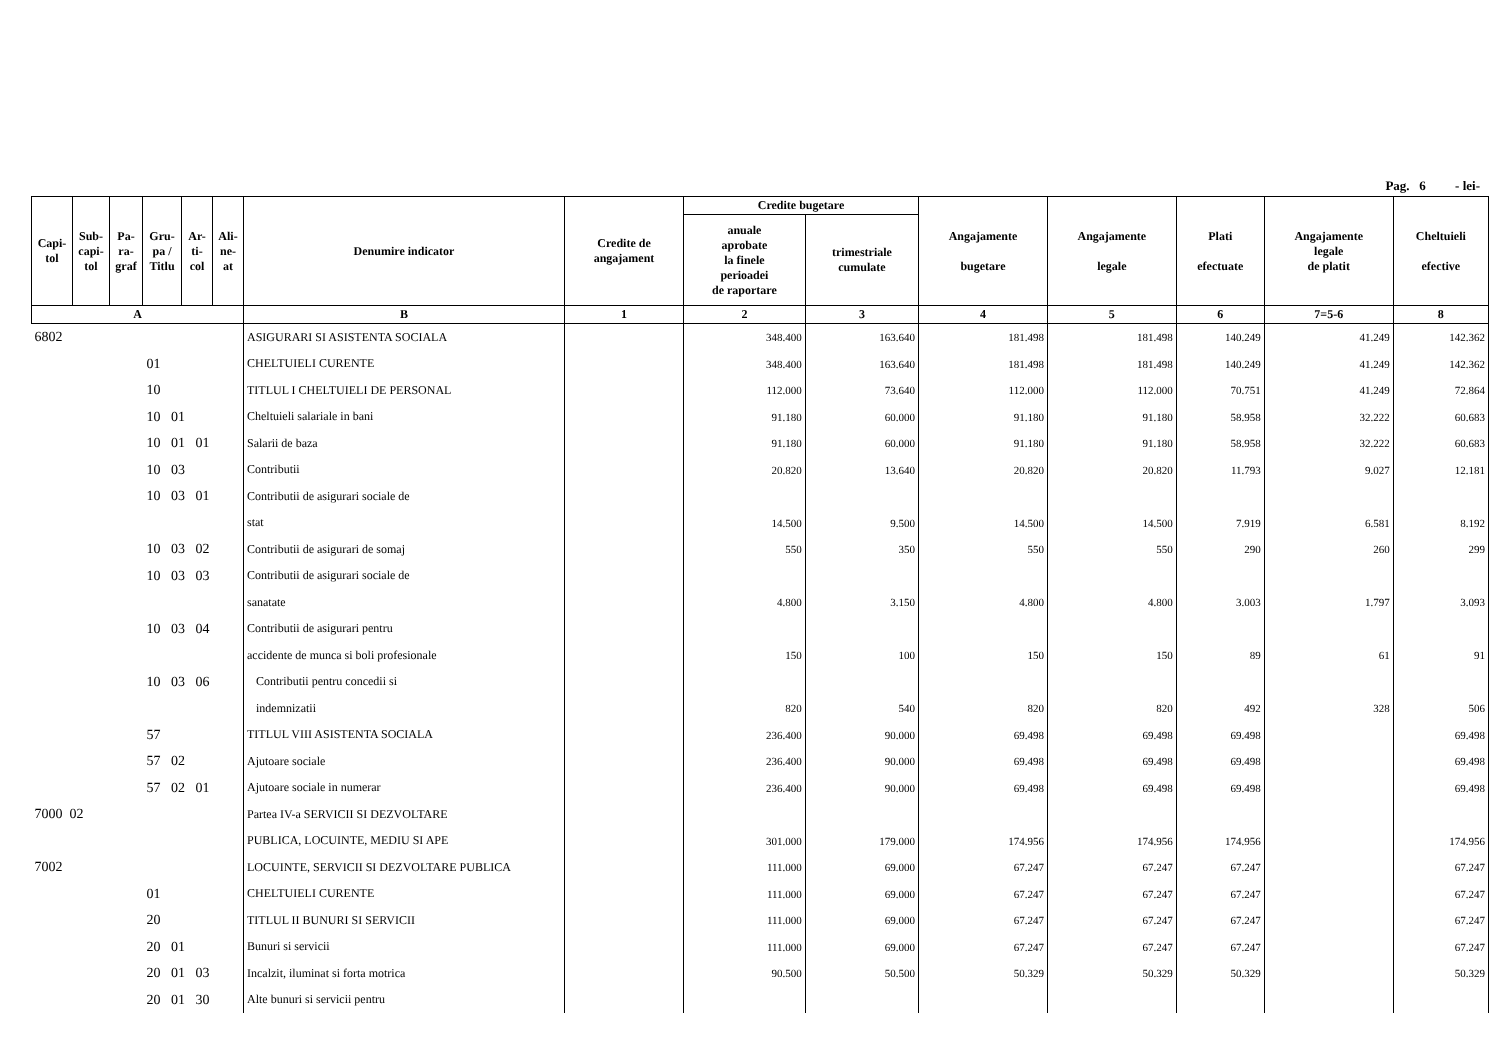Pag. 6 - lei-
| Capi- tol | Sub- capi- tol | Pa- ra- graf | Gru- pa / Titlu | Ar- ti- col | Ali- ne- at | Denumire indicator | Credite de angajament | Credite bugetare | | Angajamente bugetare | Angajamente legale | Plati efectuate | Angajamente legale de platit | Cheltuieli efective |
| --- | --- | --- | --- | --- | --- | --- | --- | --- | --- | --- | --- | --- | --- | --- |
| | | | | | | | | anuale aprobate la finele perioadei de raportare | trimestriale cumulate | | | | | |
| A | | | | | | B | 1 | 2 | 3 | 4 | 5 | 6 | 7=5-6 | 8 |
| 6802 | | | | | | ASIGURARI SI ASISTENTA SOCIALA | | 348.400 | 163.640 | 181.498 | 181.498 | 140.249 | 41.249 | 142.362 |
| 01 | | | | | | CHELTUIELI CURENTE | | 348.400 | 163.640 | 181.498 | 181.498 | 140.249 | 41.249 | 142.362 |
| 10 | | | | | | TITLUL I CHELTUIELI DE PERSONAL | | 112.000 | 73.640 | 112.000 | 112.000 | 70.751 | 41.249 | 72.864 |
| 10 01 | | | | | | Cheltuieli salariale in bani | | 91.180 | 60.000 | 91.180 | 91.180 | 58.958 | 32.222 | 60.683 |
| 10 01 01 | | | | | | Salarii de baza | | 91.180 | 60.000 | 91.180 | 91.180 | 58.958 | 32.222 | 60.683 |
| 10 03 | | | | | | Contributii | | 20.820 | 13.640 | 20.820 | 20.820 | 11.793 | 9.027 | 12.181 |
| 10 03 01 | | | | | | Contributii de asigurari sociale de | | | | | | | | |
| | | | | | | stat | | 14.500 | 9.500 | 14.500 | 14.500 | 7.919 | 6.581 | 8.192 |
| 10 03 02 | | | | | | Contributii de asigurari de somaj | | 550 | 350 | 550 | 550 | 290 | 260 | 299 |
| 10 03 03 | | | | | | Contributii de asigurari sociale de | | | | | | | | |
| | | | | | | sanatate | | 4.800 | 3.150 | 4.800 | 4.800 | 3.003 | 1.797 | 3.093 |
| 10 03 04 | | | | | | Contributii de asigurari pentru | | | | | | | | |
| | | | | | | accidente de munca si boli profesionale | | 150 | 100 | 150 | 150 | 89 | 61 | 91 |
| 10 03 06 | | | | | | Contributii pentru concedii si | | | | | | | | |
| | | | | | | indemnizatii | | 820 | 540 | 820 | 820 | 492 | 328 | 506 |
| 57 | | | | | | TITLUL VIII ASISTENTA SOCIALA | | 236.400 | 90.000 | 69.498 | 69.498 | 69.498 | | 69.498 |
| 57 02 | | | | | | Ajutoare sociale | | 236.400 | 90.000 | 69.498 | 69.498 | 69.498 | | 69.498 |
| 57 02 01 | | | | | | Ajutoare sociale in numerar | | 236.400 | 90.000 | 69.498 | 69.498 | 69.498 | | 69.498 |
| 7000 02 | | | | | | Partea IV-a SERVICII SI DEZVOLTARE | | | | | | | | |
| | | | | | | PUBLICA, LOCUINTE, MEDIU SI APE | | 301.000 | 179.000 | 174.956 | 174.956 | 174.956 | | 174.956 |
| 7002 | | | | | | LOCUINTE, SERVICII SI DEZVOLTARE PUBLICA | | 111.000 | 69.000 | 67.247 | 67.247 | 67.247 | | 67.247 |
| 01 | | | | | | CHELTUIELI CURENTE | | 111.000 | 69.000 | 67.247 | 67.247 | 67.247 | | 67.247 |
| 20 | | | | | | TITLUL II BUNURI SI SERVICII | | 111.000 | 69.000 | 67.247 | 67.247 | 67.247 | | 67.247 |
| 20 01 | | | | | | Bunuri si servicii | | 111.000 | 69.000 | 67.247 | 67.247 | 67.247 | | 67.247 |
| 20 01 03 | | | | | | Incalzit, iluminat si forta motrica | | 90.500 | 50.500 | 50.329 | 50.329 | 50.329 | | 50.329 |
| 20 01 30 | | | | | | Alte bunuri si servicii pentru | | | | | | | | |